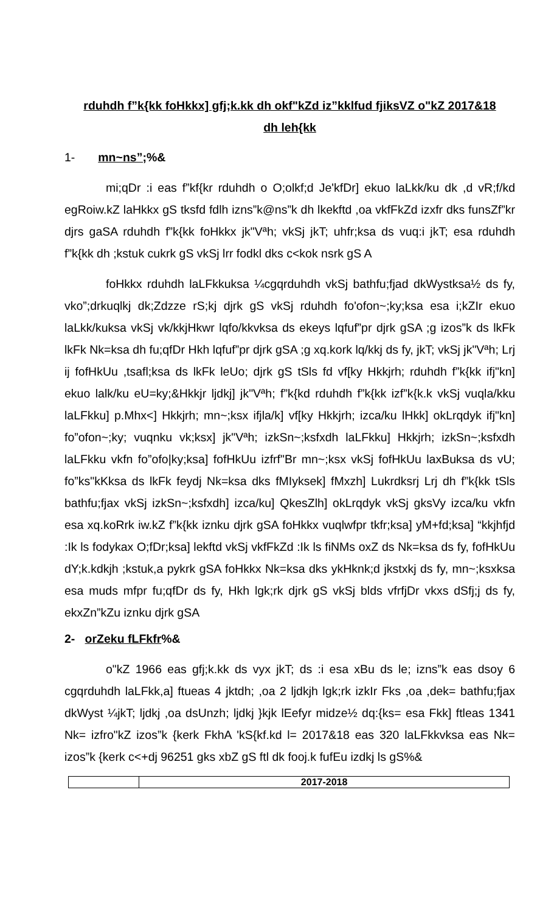rduhdh f”k{kk foHkkx] gfj;k.kk dh okf"kZd iz”kklfud fjiksVZ o"kZ 2017&18
dh leh{kk
1- mn~ns”;%&
mi;qDr :i eas f”kf{kr rduhdh o O;olkf;d Je'kfDr] ekuo laLkk/ku dk ,d vR;f/kd egRoiw.kZ laHkkx gS tksfd fdlh izns”k@ns”k dh lkekftd ,oa vkfFkZd izxfr dks funsZf”kr djrs gaSA rduhdh f”k{kk foHkkx jk"Vªh; vkSj jkT; uhfr;ksa ds vuq:i jkT; esa rduhdh f”k{kk dh ;kstuk cukrk gS vkSj lrr fodkl dks c<kok nsrk gS A
foHkkx rduhdh laLFkkuksa ¼cgqrduhdh vkSj bathfu;fjad dkWystksa½ ds fy, vko”;drkuqlkj dk;Zdzze rS;kj djrk gS vkSj rduhdh fo'ofon~;ky;ksa esa i;kZIr ekuo laLkk/kuksa vkSj vk/kkjHkwr lqfo/kkvksa ds ekeys lqfuf”pr djrk gSA ;g izos”k ds lkFk lkFk Nk=ksa dh fu;qfDr Hkh lqfuf”pr djrk gSA ;g xq.kork lq/kkj ds fy, jkT; vkSj jk"Vªh; Lrj ij fofHkUu ,tsafl;ksa ds lkFk leUo; djrk gS tSls fd vf[ky Hkkjrh; rduhdh f”k{kk ifj"kn] ekuo lalk/ku eU=ky;&Hkkjr ljdkj] jk"Vªh; f”k{kd rduhdh f”k{kk izf”k{k.k vkSj vuqla/kku laLFkku] p.Mhx<] Hkkjrh; mn~;ksx ifjla/k] vf[ky Hkkjrh; izca/ku lHkk] okLrqdyk ifj"kn] fo”ofon~;ky; vuqnku vk;ksx] jk"Vªh; izkSn~;ksfxdh laLFkku] Hkkjrh; izkSn~;ksfxdh laLFkku vkfn fo”ofo|ky;ksa] fofHkUu izfrf"Br mn~;ksx vkSj fofHkUu laxBuksa ds vU; fo”ks"kKksa ds lkFk feydj Nk=ksa dks fMIyksek] fMxzh] Lukrdksrj Lrj dh f”k{kk tSls bathfu;fjax vkSj izkSn~;ksfxdh] izca/ku] QkesZlh] okLrqdyk vkSj gksVy izca/ku vkfn esa xq.koRrk iw.kZ f”k{kk iznku djrk gSA foHkkx vuqlwfpr tkfr;ksa] yM+fd;ksa] “kkjhfjd :Ik ls fodykax O;fDr;ksa] lekftd vkSj vkfFkZd :Ik ls fiNMs oxZ ds Nk=ksa ds fy, fofHkUu dY;k.kdkjh ;kstuk,a pykrk gSA foHkkx Nk=ksa dks ykHknk;d jkstxkj ds fy, mn~;ksxksa esa muds mfpr fu;qfDr ds fy, Hkh lgk;rk djrk gS vkSj blds vfrfjDr vkxs dSfj;j ds fy, ekxZn”kZu iznku djrk gSA
2- orZeku fLFkfr%&
o"kZ 1966 eas gfj;k.kk ds vyx jkT; ds :i esa xBu ds le; izns”k eas dsoy 6 cgqrduhdh laLFkk,a] ftueas 4 jktdh; ,oa 2 ljdkjh lgk;rk izkIr Fks ,oa ,dek= bathfu;fjax dkWyst ¼jkT; ljdkj ,oa dsUnzh; ljdkj }kjk lEefyr midze½ dq:{ks= esa Fkk] ftleas 1341 Nk= izfro"kZ izos”k {kerk FkhA 'kS{kf.kd l= 2017&18 eas 320 laLFkkvksa eas Nk= izos”k {kerk c<+dj 96251 gks xbZ gS ftl dk fooj.k fufEu izdkj ls gS%&
| | 2017-2018 |
| --- | --- |